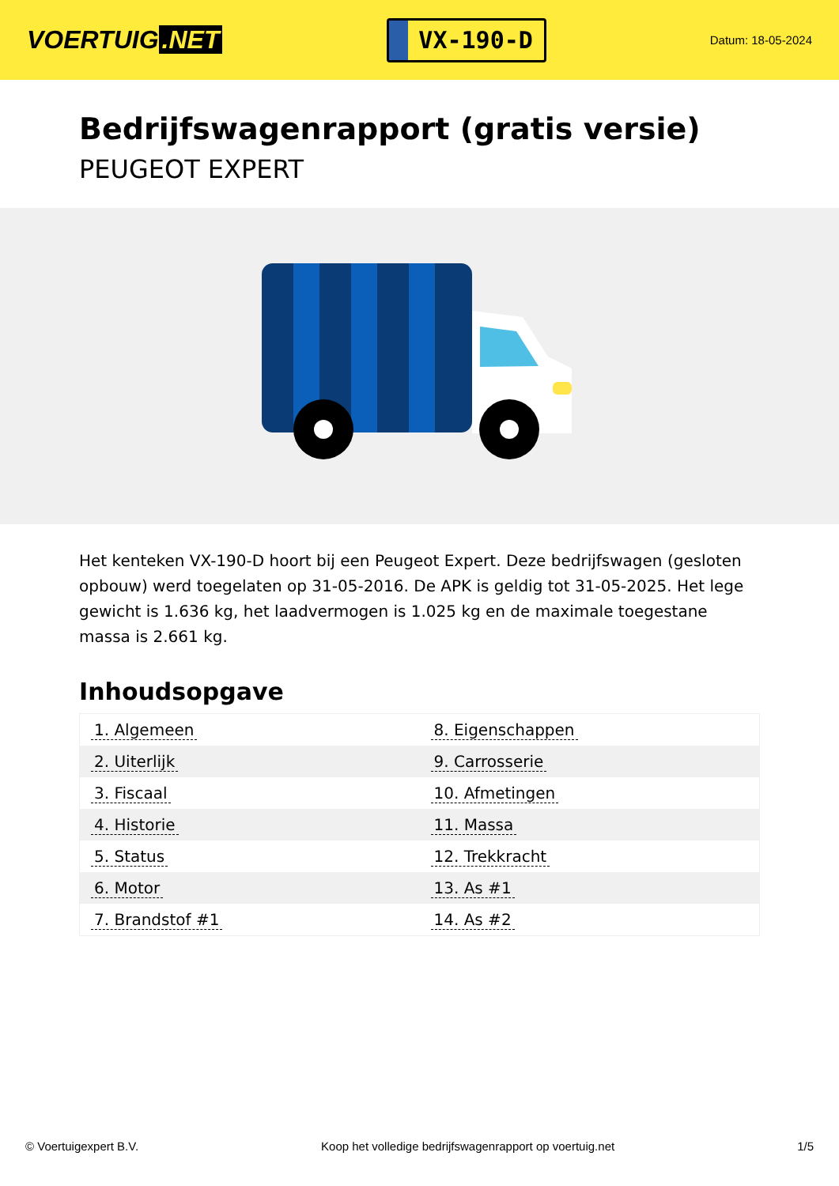VOERTUIG.NET
VX-190-D
Datum: 18-05-2024
Bedrijfswagenrapport (gratis versie)
PEUGEOT EXPERT
Het kenteken VX-190-D hoort bij een Peugeot Expert. Deze bedrijfswagen (gesloten opbouw) werd toegelaten op 31-05-2016. De APK is geldig tot 31-05-2025. Het lege gewicht is 1.636 kg, het laadvermogen is 1.025 kg en de maximale toegestane massa is 2.661 kg.
Inhoudsopgave
| 1. Algemeen | 8. Eigenschappen |
| 2. Uiterlijk | 9. Carrosserie |
| 3. Fiscaal | 10. Afmetingen |
| 4. Historie | 11. Massa |
| 5. Status | 12. Trekkracht |
| 6. Motor | 13. As #1 |
| 7. Brandstof #1 | 14. As #2 |
© Voertuigexpert B.V. Koop het volledige bedrijfswagenrapport op voertuig.net 1/5